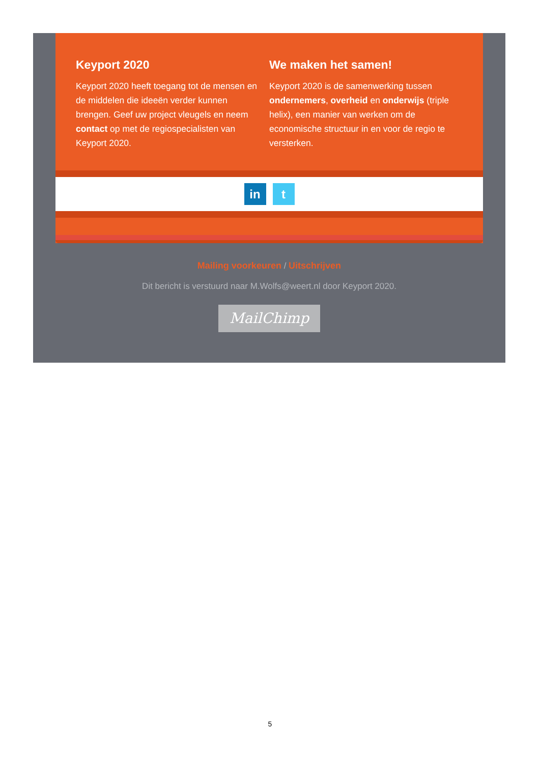Keyport 2020
Keyport 2020 heeft toegang tot de mensen en de middelen die ideeën verder kunnen brengen. Geef uw project vleugels en neem contact op met de regiospecialisten van Keyport 2020.
We maken het samen!
Keyport 2020 is de samenwerking tussen ondernemers, overheid en onderwijs (triple helix), een manier van werken om de economische structuur in en voor de regio te versterken.
in t
Mailing voorkeuren / Uitschrijven
Dit bericht is verstuurd naar M.Wolfs@weert.nl door Keyport 2020.
MailChimp
5